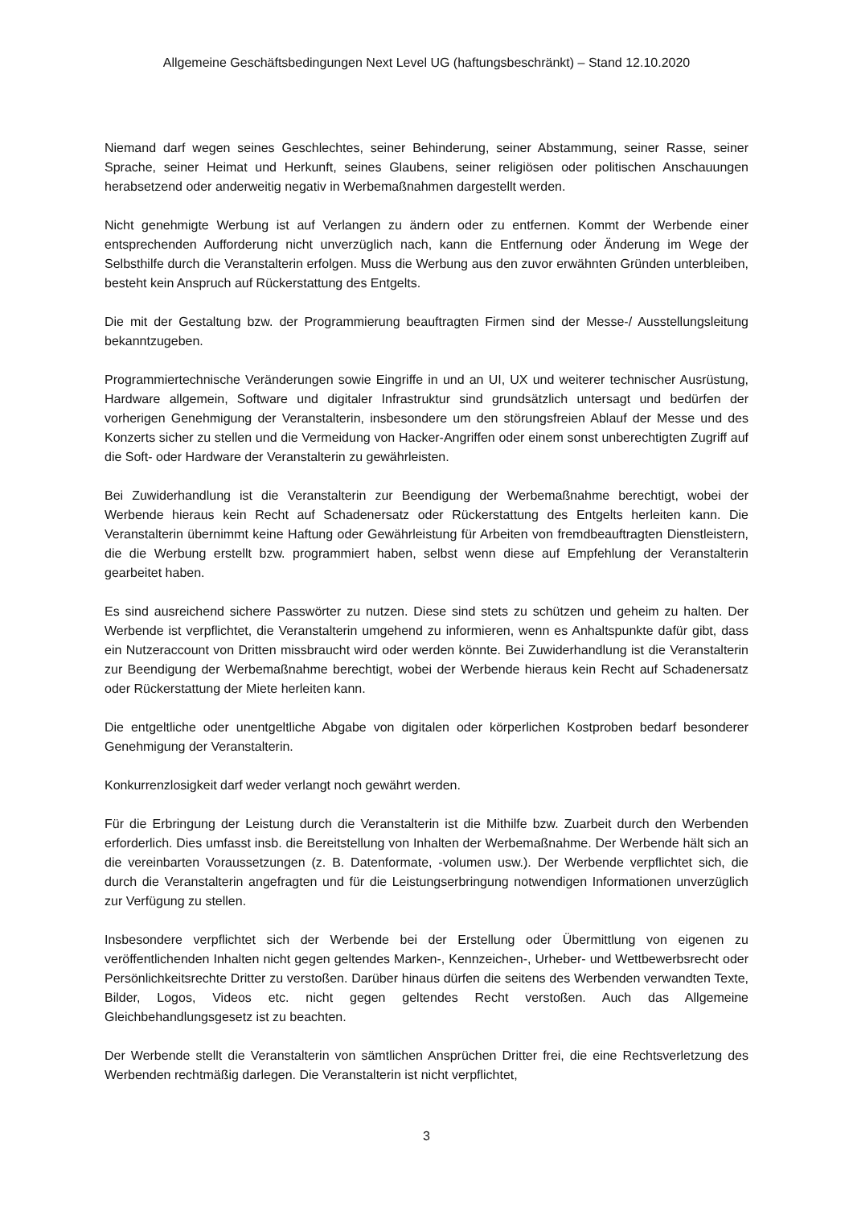Allgemeine Geschäftsbedingungen Next Level UG (haftungsbeschränkt) – Stand 12.10.2020
Niemand darf wegen seines Geschlechtes, seiner Behinderung, seiner Abstammung, seiner Rasse, seiner Sprache, seiner Heimat und Herkunft, seines Glaubens, seiner religiösen oder politischen Anschauungen herabsetzend oder anderweitig negativ in Werbemaßnahmen dargestellt werden.
Nicht genehmigte Werbung ist auf Verlangen zu ändern oder zu entfernen. Kommt der Werbende einer entsprechenden Aufforderung nicht unverzüglich nach, kann die Entfernung oder Änderung im Wege der Selbsthilfe durch die Veranstalterin erfolgen. Muss die Werbung aus den zuvor erwähnten Gründen unterbleiben, besteht kein Anspruch auf Rückerstattung des Entgelts.
Die mit der Gestaltung bzw. der Programmierung beauftragten Firmen sind der Messe-/ Ausstellungsleitung bekanntzugeben.
Programmiertechnische Veränderungen sowie Eingriffe in und an UI, UX und weiterer technischer Ausrüstung, Hardware allgemein, Software und digitaler Infrastruktur sind grundsätzlich untersagt und bedürfen der vorherigen Genehmigung der Veranstalterin, insbesondere um den störungsfreien Ablauf der Messe und des Konzerts sicher zu stellen und die Vermeidung von Hacker-Angriffen oder einem sonst unberechtigten Zugriff auf die Soft- oder Hardware der Veranstalterin zu gewährleisten.
Bei Zuwiderhandlung ist die Veranstalterin zur Beendigung der Werbemaßnahme berechtigt, wobei der Werbende hieraus kein Recht auf Schadenersatz oder Rückerstattung des Entgelts herleiten kann. Die Veranstalterin übernimmt keine Haftung oder Gewährleistung für Arbeiten von fremdbeauftragten Dienstleistern, die die Werbung erstellt bzw. programmiert haben, selbst wenn diese auf Empfehlung der Veranstalterin gearbeitet haben.
Es sind ausreichend sichere Passwörter zu nutzen. Diese sind stets zu schützen und geheim zu halten. Der Werbende ist verpflichtet, die Veranstalterin umgehend zu informieren, wenn es Anhaltspunkte dafür gibt, dass ein Nutzeraccount von Dritten missbraucht wird oder werden könnte. Bei Zuwiderhandlung ist die Veranstalterin zur Beendigung der Werbemaßnahme berechtigt, wobei der Werbende hieraus kein Recht auf Schadenersatz oder Rückerstattung der Miete herleiten kann.
Die entgeltliche oder unentgeltliche Abgabe von digitalen oder körperlichen Kostproben bedarf besonderer Genehmigung der Veranstalterin.
Konkurrenzlosigkeit darf weder verlangt noch gewährt werden.
Für die Erbringung der Leistung durch die Veranstalterin ist die Mithilfe bzw. Zuarbeit durch den Werbenden erforderlich. Dies umfasst insb. die Bereitstellung von Inhalten der Werbemaßnahme. Der Werbende hält sich an die vereinbarten Voraussetzungen (z. B. Datenformate, -volumen usw.). Der Werbende verpflichtet sich, die durch die Veranstalterin angefragten und für die Leistungserbringung notwendigen Informationen unverzüglich zur Verfügung zu stellen.
Insbesondere verpflichtet sich der Werbende bei der Erstellung oder Übermittlung von eigenen zu veröffentlichenden Inhalten nicht gegen geltendes Marken-, Kennzeichen-, Urheber- und Wettbewerbsrecht oder Persönlichkeitsrechte Dritter zu verstoßen. Darüber hinaus dürfen die seitens des Werbenden verwandten Texte, Bilder, Logos, Videos etc. nicht gegen geltendes Recht verstoßen. Auch das Allgemeine Gleichbehandlungsgesetz ist zu beachten.
Der Werbende stellt die Veranstalterin von sämtlichen Ansprüchen Dritter frei, die eine Rechtsverletzung des Werbenden rechtmäßig darlegen. Die Veranstalterin ist nicht verpflichtet,
3